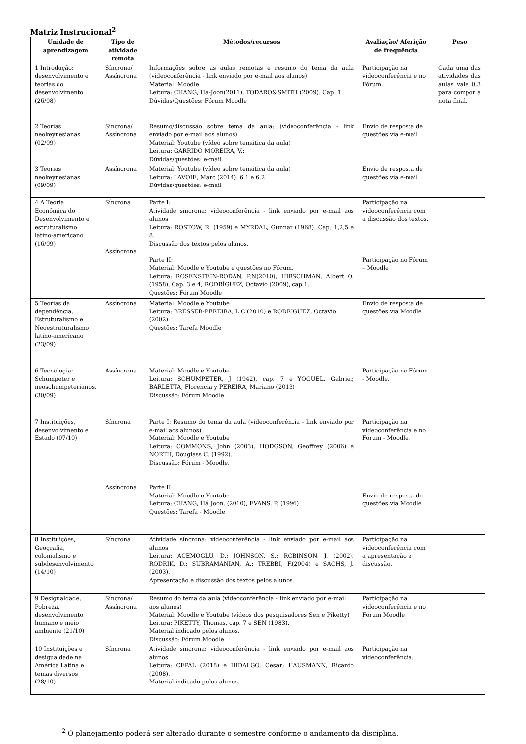Matriz Instrucional<sup>2</sup>
| Unidade de aprendizagem | Tipo de atividade remota | Métodos/recursos | Avaliação/ Aferição de frequência | Peso |
| --- | --- | --- | --- | --- |
| 1 Introdução: desenvolvimento e teorias do desenvolvimento (26/08) | Síncrona/ Assíncrona | Informações sobre as aulas remotas e resumo do tema da aula (videoconferência - link enviado por e-mail aos alunos) Material: Moodle. Leitura: CHANG, Ha-Joon(2011), TODARO&SMITH (2009). Cap. 1. Dúvidas/Questões: Fórum Moodle | Participação na videoconferência e no Fórum | Cada uma das atividades das aulas vale 0,3 para compor a nota final. |
| 2 Teorias neokeynesianas (02/09) | Síncrona/ Assíncrona | Resumo/discussão sobre tema da aula: (videoconferência - link enviado por e-mail aos alunos) Material: Youtube (vídeo sobre temática da aula) Leitura: GARRIDO MOREIRA, V.: Dúvidas/questões: e-mail | Envio de resposta de questões via e-mail | |
| 3 Teorias neokeynesianas (09/09) | Assíncrona | Material: Youtube (vídeo sobre temática da aula) Leitura: LAVOIE, Marc (2014). 6.1 e 6.2 Dúvidas/questões: e-mail | Envio de resposta de questões via e-mail | |
| 4 A Teoria Econômica do Desenvolvimento e estruturalismo latino-americano (16/09) | Síncrona Assíncrona | Parte I: Atividade síncrona: videoconferência - link enviado por e-mail aos alunos Leitura: ROSTOW, R. (1959) e MYRDAL, Gunnar (1968). Cap. 1,2,5 e 8. Discussão dos textos pelos alunos. Parte II: Material: Moodle e Youtube e questões no Fórum. Leitura: ROSENSTEIN-RODAN, P.N(2010), HIRSCHMAN, Albert O. (1958), Cap. 3 e 4, RODRÍGUEZ, Octavio (2009), cap.1. Questões: Fórum Moodle | Participação na videoconferência com a discussão dos textos. Participação no Fórum – Moodle | |
| 5 Teorias da dependência, Estruturalismo e Neoestruturalismo latino-americano (23/09) | Assíncrona | Material: Moodle e Youtube Leitura: BRESSER-PEREIRA, L C.(2010) e RODRÍGUEZ, Octavio (2002). Questões: Tarefa Moodle | Envio de resposta de questões via Moodle | |
| 6 Tecnologia: Schumpeter e neoschumpeterianos. (30/09) | Assíncrona | Material: Moodle e Youtube Leitura: SCHUMPETER, J (1942), cap. 7 e YOGUEL, Gabriel; BARLETTA, Florencia y PEREIRA, Mariano (2013) Discussão: Fórum Moodle | Participação no Fórum - Moodle. | |
| 7 Instituições, desenvolvimento e Estado (07/10) | Síncrona Assíncrona | Parte I: Resumo do tema da aula (videoconferência - link enviado por e-mail aos alunos) Material: Moodle e Youtube Leitura: COMMONS, John (2003), HODGSON, Geoffrey (2006) e NORTH, Douglass C. (1992). Discussão: Fórum - Moodle. Parte II: Material: Moodle e Youtube Leitura: CHANG, Há Joon. (2010), EVANS, P. (1996) Questões: Tarefa - Moodle | Participação na videoconferência e no Fórum - Moodle. Envio de resposta de questões via Moodle | |
| 8 Instituições, Geografia, colonialismo e subdesenvolvimento (14/10) | Síncrona | Atividade síncrona: videoconferência - link enviado por e-mail aos alunos Leitura: ACEMOGLU, D.; JOHNSON, S.; ROBINSON, J. (2002), RODRIK, D.; SUBRAMANIAN, A.; TREBBI, F.(2004) e SACHS, J. (2003). Apresentação e discussão dos textos pelos alunos. | Participação na videoconferência com a apresentação e discussão. | |
| 9 Desigualdade, Pobreza, desenvolvimento humano e meio ambiente (21/10) | Síncrona/ Assíncrona | Resumo do tema da aula (videoconferência - link enviado por e-mail aos alunos) Material: Moodle e Youtube (vídeos dos pesquisadores Sen e Piketty) Leitura: PIKETTY, Thomas, cap. 7 e SEN (1983). Material indicado pelos alunos. Discussão: Fórum Moodle | Participação na videoconferência e no Fórum Moodle | |
| 10 Instituições e desigualdade na América Latina e temas diversos (28/10) | Síncrona | Atividade síncrona: videoconferência - link enviado por e-mail aos alunos Leitura: CEPAL (2018) e HIDALGO, Cesar; HAUSMANN, Ricardo (2008). Material indicado pelos alunos. | Participação na videoconferência. | |
<sup>2</sup> O planejamento poderá ser alterado durante o semestre conforme o andamento da disciplina.